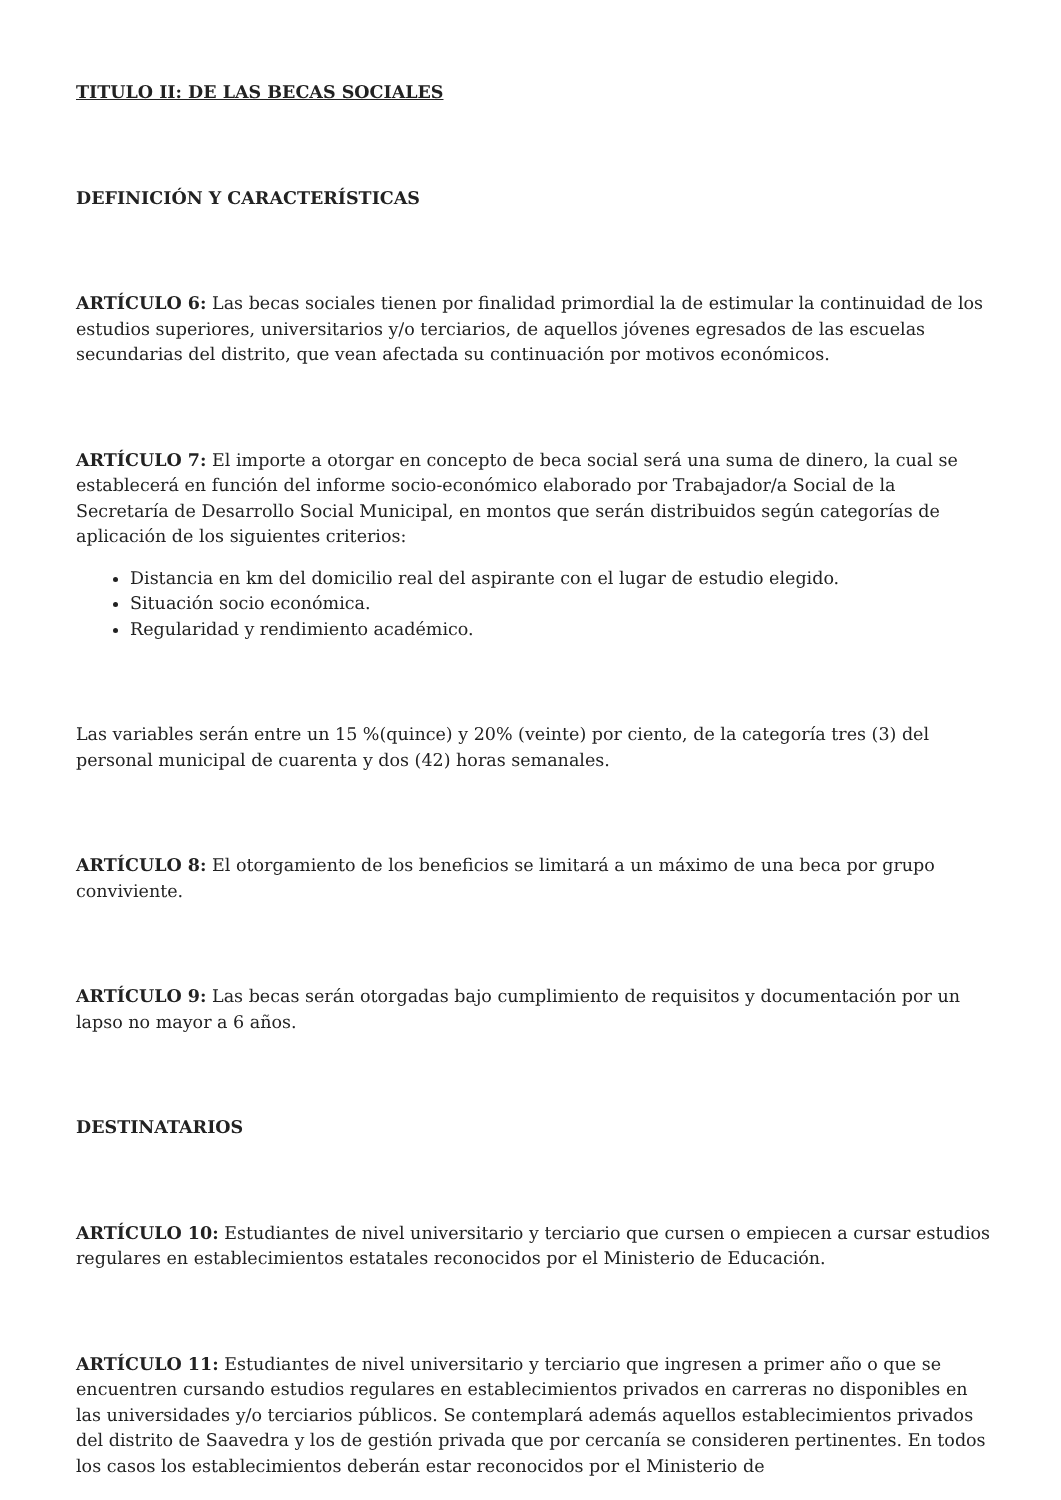TITULO II: DE LAS BECAS SOCIALES
DEFINICIÓN Y CARACTERÍSTICAS
ARTÍCULO 6: Las becas sociales tienen por finalidad primordial la de estimular la continuidad de los estudios superiores, universitarios y/o terciarios, de aquellos jóvenes egresados de las escuelas secundarias del distrito, que vean afectada su continuación por motivos económicos.
ARTÍCULO 7: El importe a otorgar en concepto de beca social será una suma de dinero, la cual se establecerá en función del informe socio-económico elaborado por Trabajador/a Social de la Secretaría de Desarrollo Social Municipal, en montos que serán distribuidos según categorías de aplicación de los siguientes criterios:
Distancia en km del domicilio real del aspirante con el lugar de estudio elegido.
Situación socio económica.
Regularidad y rendimiento académico.
Las variables serán entre un 15 %(quince) y 20% (veinte) por ciento, de la categoría tres (3) del personal municipal de cuarenta y dos (42) horas semanales.
ARTÍCULO 8: El otorgamiento de los beneficios se limitará a un máximo de una beca por grupo conviviente.
ARTÍCULO 9: Las becas serán otorgadas bajo cumplimiento de requisitos y documentación por un lapso no mayor a 6 años.
DESTINATARIOS
ARTÍCULO 10: Estudiantes de nivel universitario y terciario que cursen o empiecen a cursar estudios regulares en establecimientos estatales reconocidos por el Ministerio de Educación.
ARTÍCULO 11: Estudiantes de nivel universitario y terciario que ingresen a primer año o que se encuentren cursando estudios regulares en establecimientos privados en carreras no disponibles en las universidades y/o terciarios públicos. Se contemplará además aquellos establecimientos privados del distrito de Saavedra y los de gestión privada que por cercanía se consideren pertinentes. En todos los casos los establecimientos deberán estar reconocidos por el Ministerio de